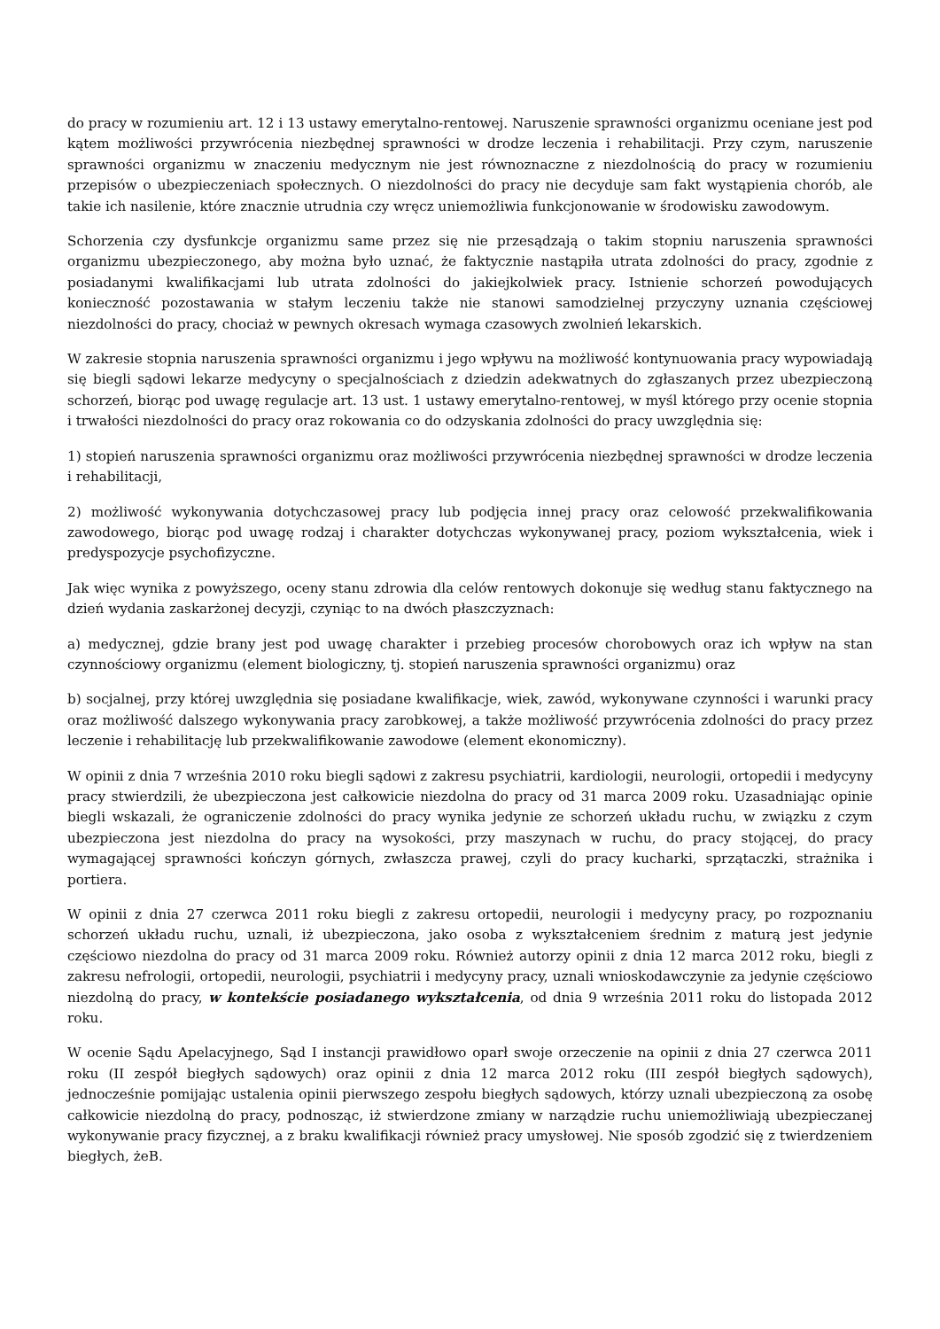do pracy w rozumieniu art. 12 i 13 ustawy emerytalno-rentowej. Naruszenie sprawności organizmu oceniane jest pod kątem możliwości przywrócenia niezbędnej sprawności w drodze leczenia i rehabilitacji. Przy czym, naruszenie sprawności organizmu w znaczeniu medycznym nie jest równoznaczne z niezdolnością do pracy w rozumieniu przepisów o ubezpieczeniach społecznych. O niezdolności do pracy nie decyduje sam fakt wystąpienia chorób, ale takie ich nasilenie, które znacznie utrudnia czy wręcz uniemożliwia funkcjonowanie w środowisku zawodowym.
Schorzenia czy dysfunkcje organizmu same przez się nie przesądzają o takim stopniu naruszenia sprawności organizmu ubezpieczonego, aby można było uznać, że faktycznie nastąpiła utrata zdolności do pracy, zgodnie z posiadanymi kwalifikacjami lub utrata zdolności do jakiejkolwiek pracy. Istnienie schorzeń powodujących konieczność pozostawania w stałym leczeniu także nie stanowi samodzielnej przyczyny uznania częściowej niezdolności do pracy, chociaż w pewnych okresach wymaga czasowych zwolnień lekarskich.
W zakresie stopnia naruszenia sprawności organizmu i jego wpływu na możliwość kontynuowania pracy wypowiadają się biegli sądowi lekarze medycyny o specjalnościach z dziedzin adekwatnych do zgłaszanych przez ubezpieczoną schorzeń, biorąc pod uwagę regulacje art. 13 ust. 1 ustawy emerytalno-rentowej, w myśl którego przy ocenie stopnia i trwałości niezdolności do pracy oraz rokowania co do odzyskania zdolności do pracy uwzględnia się:
1) stopień naruszenia sprawności organizmu oraz możliwości przywrócenia niezbędnej sprawności w drodze leczenia i rehabilitacji,
2) możliwość wykonywania dotychczasowej pracy lub podjęcia innej pracy oraz celowość przekwalifikowania zawodowego, biorąc pod uwagę rodzaj i charakter dotychczas wykonywanej pracy, poziom wykształcenia, wiek i predyspozycje psychofizyczne.
Jak więc wynika z powyższego, oceny stanu zdrowia dla celów rentowych dokonuje się według stanu faktycznego na dzień wydania zaskarżonej decyzji, czyniąc to na dwóch płaszczyznach:
a) medycznej, gdzie brany jest pod uwagę charakter i przebieg procesów chorobowych oraz ich wpływ na stan czynnościowy organizmu (element biologiczny, tj. stopień naruszenia sprawności organizmu) oraz
b) socjalnej, przy której uwzględnia się posiadane kwalifikacje, wiek, zawód, wykonywane czynności i warunki pracy oraz możliwość dalszego wykonywania pracy zarobkowej, a także możliwość przywrócenia zdolności do pracy przez leczenie i rehabilitację lub przekwalifikowanie zawodowe (element ekonomiczny).
W opinii z dnia 7 września 2010 roku biegli sądowi z zakresu psychiatrii, kardiologii, neurologii, ortopedii i medycyny pracy stwierdzili, że ubezpieczona jest całkowicie niezdolna do pracy od 31 marca 2009 roku. Uzasadniając opinie biegli wskazali, że ograniczenie zdolności do pracy wynika jedynie ze schorzeń układu ruchu, w związku z czym ubezpieczona jest niezdolna do pracy na wysokości, przy maszynach w ruchu, do pracy stojącej, do pracy wymagającej sprawności kończyn górnych, zwłaszcza prawej, czyli do pracy kucharki, sprzątaczki, strażnika i portiera.
W opinii z dnia 27 czerwca 2011 roku biegli z zakresu ortopedii, neurologii i medycyny pracy, po rozpoznaniu schorzeń układu ruchu, uznali, iż ubezpieczona, jako osoba z wykształceniem średnim z maturą jest jedynie częściowo niezdolna do pracy od 31 marca 2009 roku. Również autorzy opinii z dnia 12 marca 2012 roku, biegli z zakresu nefrologii, ortopedii, neurologii, psychiatrii i medycyny pracy, uznali wnioskodawczynie za jedynie częściowo niezdolną do pracy, w kontekście posiadanego wykształcenia, od dnia 9 września 2011 roku do listopada 2012 roku.
W ocenie Sądu Apelacyjnego, Sąd I instancji prawidłowo oparł swoje orzeczenie na opinii z dnia 27 czerwca 2011 roku (II zespół biegłych sądowych) oraz opinii z dnia 12 marca 2012 roku (III zespół biegłych sądowych), jednocześnie pomijając ustalenia opinii pierwszego zespołu biegłych sądowych, którzy uznali ubezpieczoną za osobę całkowicie niezdolną do pracy, podnosząc, iż stwierdzone zmiany w narządzie ruchu uniemożliwiają ubezpieczanej wykonywanie pracy fizycznej, a z braku kwalifikacji również pracy umysłowej. Nie sposób zgodzić się z twierdzeniem biegłych, żeB.